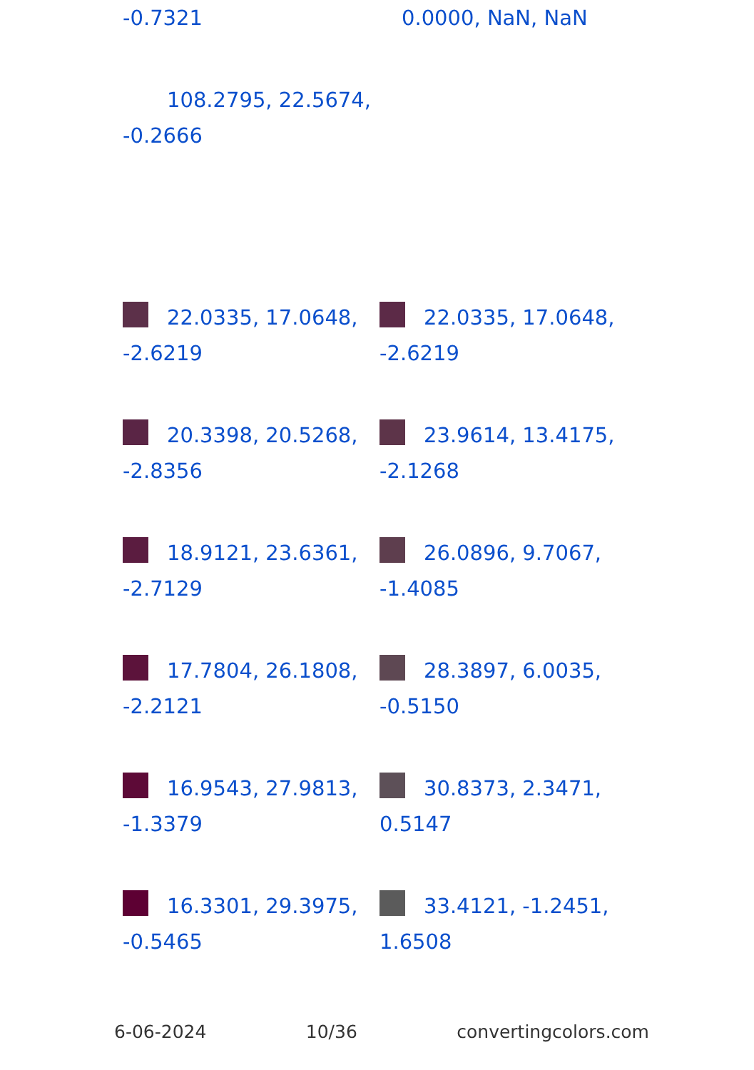-0.7321 0.0000, NaN, NaN
108.2795, 22.5674,
-0.2666
22.0335, 17.0648,
-2.6219
22.0335, 17.0648,
-2.6219
20.3398, 20.5268,
-2.8356
23.9614, 13.4175,
-2.1268
18.9121, 23.6361,
-2.7129
26.0896, 9.7067,
-1.4085
17.7804, 26.1808,
-2.2121
28.3897, 6.0035,
-0.5150
16.9543, 27.9813,
-1.3379
30.8373, 2.3471,
0.5147
16.3301, 29.3975,
-0.5465
33.4121, -1.2451,
1.6508
6-06-2024 10/36 convertingcolors.com